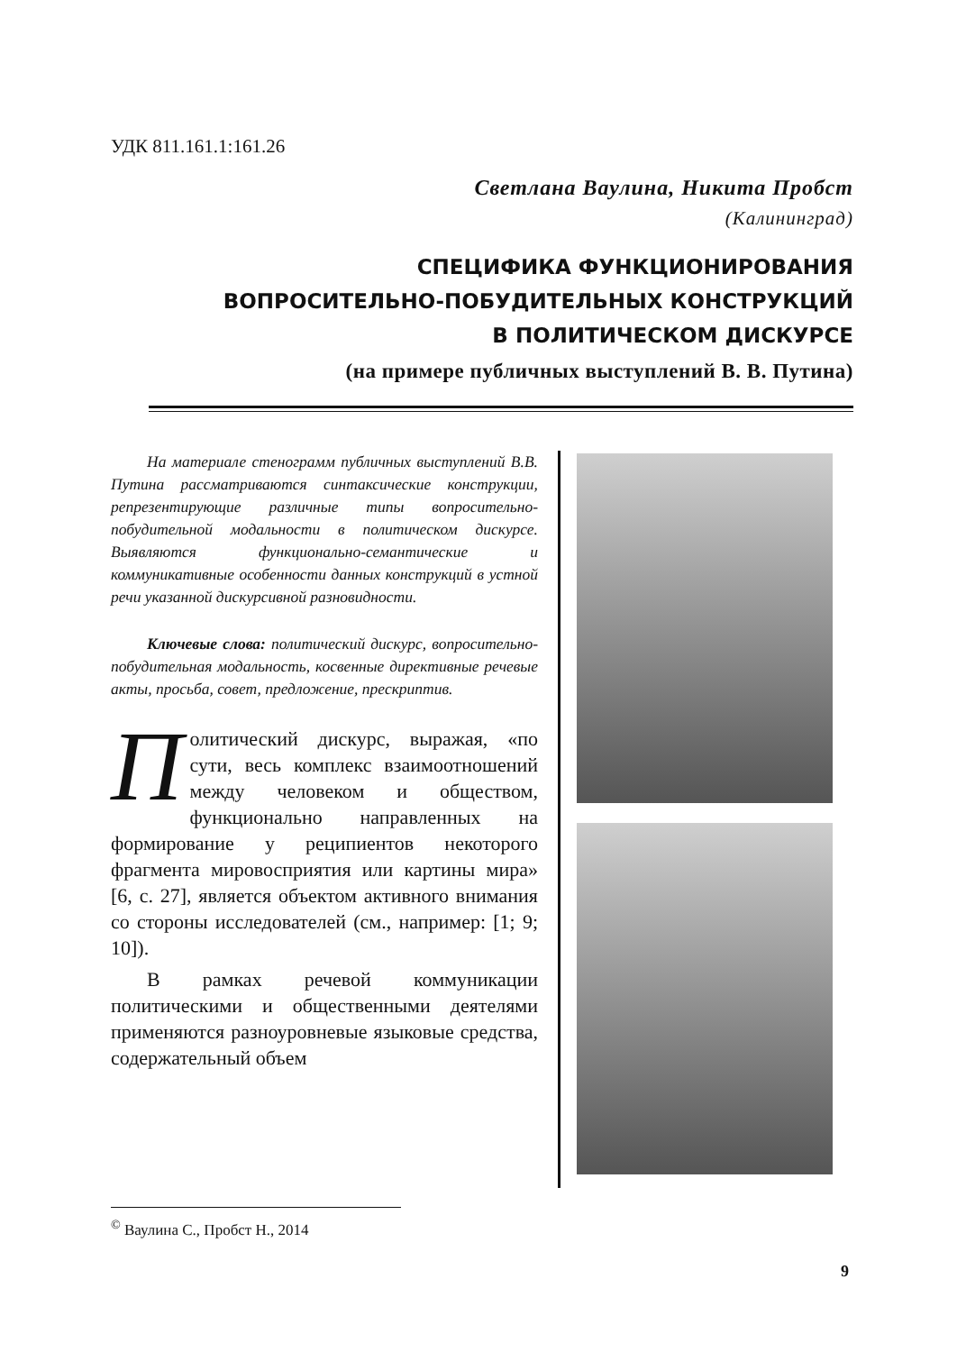УДК 811.161.1:161.26
Светлана Ваулина, Никита Пробст
(Калининград)
СПЕЦИФИКА ФУНКЦИОНИРОВАНИЯ
ВОПРОСИТЕЛЬНО-ПОБУДИТЕЛЬНЫХ КОНСТРУКЦИЙ
В ПОЛИТИЧЕСКОМ ДИСКУРСЕ
(на примере публичных выступлений В. В. Путина)
На материале стенограмм публичных выступлений В.В. Путина рассматриваются синтаксические конструкции, репрезентирующие различные типы вопросительно-побудительной модальности в политическом дискурсе. Выявляются функционально-семантические и коммуникативные особенности данных конструкций в устной речи указанной дискурсивной разновидности.
Ключевые слова: политический дискурс, вопросительно-побудительная модальность, косвенные директивные речевые акты, просьба, совет, предложение, прескриптив.
Политический дискурс, выражая, «по сути, весь комплекс взаимоотношений между человеком и обществом, функционально направленных на формирование у реципиентов некоторого фрагмента миро­восприятия или картины мира» [6, с. 27], является объектом активного внимания со стороны исследователей (см., например: [1; 9; 10]).
В рамках речевой коммуникации политическими и общественными деятелями применяются разноуровневые языковые средства, содержательный объем
<sup>©</sup> Ваулина С., Пробст Н., 2014
9